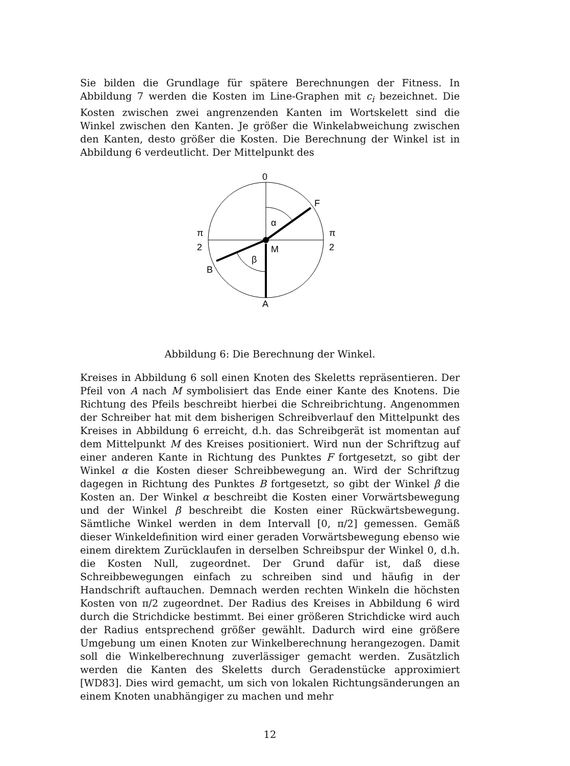Sie bilden die Grundlage für spätere Berechnungen der Fitness. In Abbildung 7 werden die Kosten im Line-Graphen mit c<sub>i</sub> bezeichnet. Die Kosten zwischen zwei angrenzenden Kanten im Wortskelett sind die Winkel zwischen den Kanten. Je größer die Winkelabweichung zwischen den Kanten, desto größer die Kosten. Die Berechnung der Winkel ist in Abbildung 6 verdeutlicht. Der Mittelpunkt des
0
α
β
F
M
B
A
π
2
π
2
Abbildung 6: Die Berechnung der Winkel.
Kreises in Abbildung 6 soll einen Knoten des Skeletts repräsentieren. Der Pfeil von A nach M symbolisiert das Ende einer Kante des Knotens. Die Richtung des Pfeils beschreibt hierbei die Schreibrichtung. Angenommen der Schreiber hat mit dem bisherigen Schreibverlauf den Mittelpunkt des Kreises in Abbildung 6 erreicht, d.h. das Schreibgerät ist momentan auf dem Mittelpunkt M des Kreises positioniert. Wird nun der Schriftzug auf einer anderen Kante in Richtung des Punktes F fortgesetzt, so gibt der Winkel α die Kosten dieser Schreibbewegung an. Wird der Schriftzug dagegen in Richtung des Punktes B fortgesetzt, so gibt der Winkel β die Kosten an. Der Winkel α beschreibt die Kosten einer Vorwärtsbewegung und der Winkel β beschreibt die Kosten einer Rückwärtsbewegung. Sämtliche Winkel werden in dem Intervall [0, π/2] gemessen. Gemäß dieser Winkeldefinition wird einer geraden Vorwärtsbewegung ebenso wie einem direktem Zurücklaufen in derselben Schreibspur der Winkel 0, d.h. die Kosten Null, zugeordnet. Der Grund dafür ist, daß diese Schreibbewegungen einfach zu schreiben sind und häufig in der Handschrift auftauchen. Demnach werden rechten Winkeln die höchsten Kosten von π/2 zugeordnet. Der Radius des Kreises in Abbildung 6 wird durch die Strichdicke bestimmt. Bei einer größeren Strichdicke wird auch der Radius entsprechend größer gewählt. Dadurch wird eine größere Umgebung um einen Knoten zur Winkelberechnung herangezogen. Damit soll die Winkelberechnung zuverlässiger gemacht werden. Zusätzlich werden die Kanten des Skeletts durch Geradenstücke approximiert [WD83]. Dies wird gemacht, um sich von lokalen Richtungsänderungen an einem Knoten unabhängiger zu machen und mehr
12